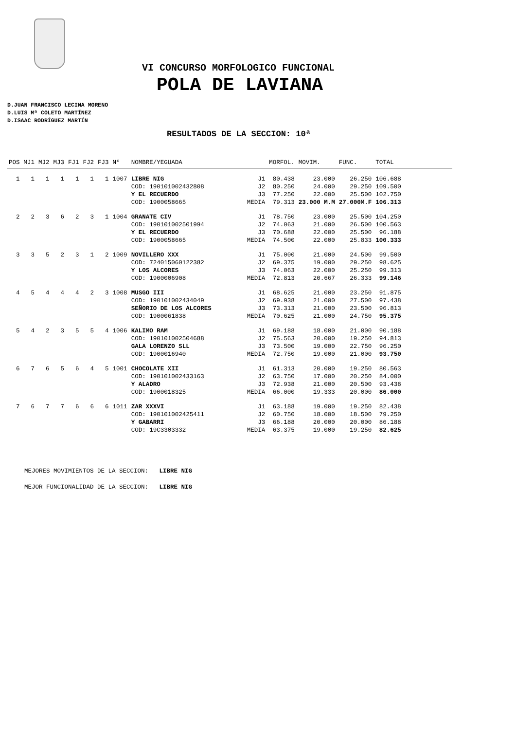VI CONCURSO MORFOLOGICO FUNCIONAL
POLA DE LAVIANA
D.JUAN FRANCISCO LECINA MORENO
D.LUIS Mª COLETO MARTÍNEZ
D.ISAAC RODRÍGUEZ MARTÍN
RESULTADOS DE LA SECCION: 10ª
| POS | MJ1 | MJ2 | MJ3 | FJ1 | FJ2 | FJ3 | Nº | NOMBRE/YEGUADA | | MORFOL. | MOVIM. | FUNC. | TOTAL |
| --- | --- | --- | --- | --- | --- | --- | --- | --- | --- | --- | --- | --- | --- |
| 1 | 1 | 1 | 1 | 1 | 1 | 1 | 1007 | LIBRE NIG | J1 | 80.438 | 23.000 | 26.250 | 106.688 |
| | | | | | | | | COD: 190101002432808 | J2 | 80.250 | 24.000 | 29.250 | 109.500 |
| | | | | | | | | Y EL RECUERDO | J3 | 77.250 | 22.000 | 25.500 | 102.750 |
| | | | | | | | | COD: 1900058665 | MEDIA | 79.313 | 23.000 M.M | 27.000M.F | 106.313 |
| 2 | 2 | 3 | 6 | 2 | 3 | 1 | 1004 | GRANATE CIV | J1 | 78.750 | 23.000 | 25.500 | 104.250 |
| | | | | | | | | COD: 190101002501994 | J2 | 74.063 | 21.000 | 26.500 | 100.563 |
| | | | | | | | | Y EL RECUERDO | J3 | 70.688 | 22.000 | 25.500 | 96.188 |
| | | | | | | | | COD: 1900058665 | MEDIA | 74.500 | 22.000 | 25.833 | 100.333 |
| 3 | 3 | 5 | 2 | 3 | 1 | 2 | 1009 | NOVILLERO XXX | J1 | 75.000 | 21.000 | 24.500 | 99.500 |
| | | | | | | | | COD: 724015060122382 | J2 | 69.375 | 19.000 | 29.250 | 98.625 |
| | | | | | | | | Y LOS ALCORES | J3 | 74.063 | 22.000 | 25.250 | 99.313 |
| | | | | | | | | COD: 1900006908 | MEDIA | 72.813 | 20.667 | 26.333 | 99.146 |
| 4 | 5 | 4 | 4 | 4 | 2 | 3 | 1008 | MUSGO III | J1 | 68.625 | 21.000 | 23.250 | 91.875 |
| | | | | | | | | COD: 190101002434049 | J2 | 69.938 | 21.000 | 27.500 | 97.438 |
| | | | | | | | | SEÑORIO DE LOS ALCORES | J3 | 73.313 | 21.000 | 23.500 | 96.813 |
| | | | | | | | | COD: 1900061838 | MEDIA | 70.625 | 21.000 | 24.750 | 95.375 |
| 5 | 4 | 2 | 3 | 5 | 5 | 4 | 1006 | KALIMO RAM | J1 | 69.188 | 18.000 | 21.000 | 90.188 |
| | | | | | | | | COD: 190101002504688 | J2 | 75.563 | 20.000 | 19.250 | 94.813 |
| | | | | | | | | GALA LORENZO SLL | J3 | 73.500 | 19.000 | 22.750 | 96.250 |
| | | | | | | | | COD: 1900016940 | MEDIA | 72.750 | 19.000 | 21.000 | 93.750 |
| 6 | 7 | 6 | 5 | 6 | 4 | 5 | 1001 | CHOCOLATE XII | J1 | 61.313 | 20.000 | 19.250 | 80.563 |
| | | | | | | | | COD: 190101002433163 | J2 | 63.750 | 17.000 | 20.250 | 84.000 |
| | | | | | | | | Y ALADRO | J3 | 72.938 | 21.000 | 20.500 | 93.438 |
| | | | | | | | | COD: 1900018325 | MEDIA | 66.000 | 19.333 | 20.000 | 86.000 |
| 7 | 6 | 7 | 7 | 6 | 6 | 6 | 1011 | ZAR XXXVI | J1 | 63.188 | 19.000 | 19.250 | 82.438 |
| | | | | | | | | COD: 190101002425411 | J2 | 60.750 | 18.000 | 18.500 | 79.250 |
| | | | | | | | | Y GABARRI | J3 | 66.188 | 20.000 | 20.000 | 86.188 |
| | | | | | | | | COD: 19C3303332 | MEDIA | 63.375 | 19.000 | 19.250 | 82.625 |
MEJORES MOVIMIENTOS DE LA SECCION: LIBRE NIG
MEJOR FUNCIONALIDAD DE LA SECCION: LIBRE NIG